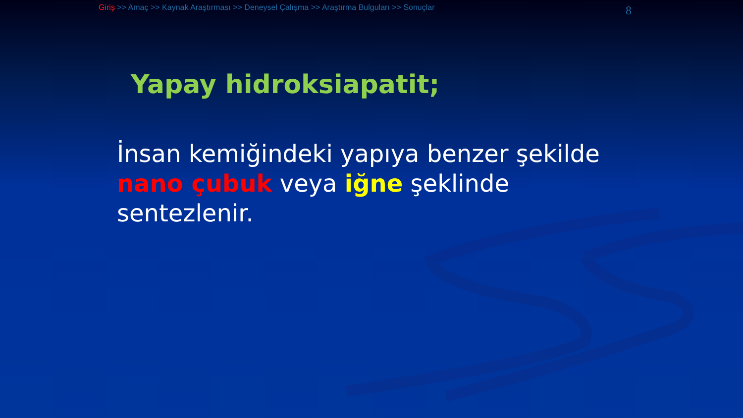Giriş >> Amaç >> Kaynak Araştırması >> Deneysel Çalışma >> Araştırma Bulguları >> Sonuçlar
8
Yapay hidroksiapatit;
İnsan kemiğindeki yapıya benzer şekilde nano çubuk veya iğne şeklinde sentezlenir.